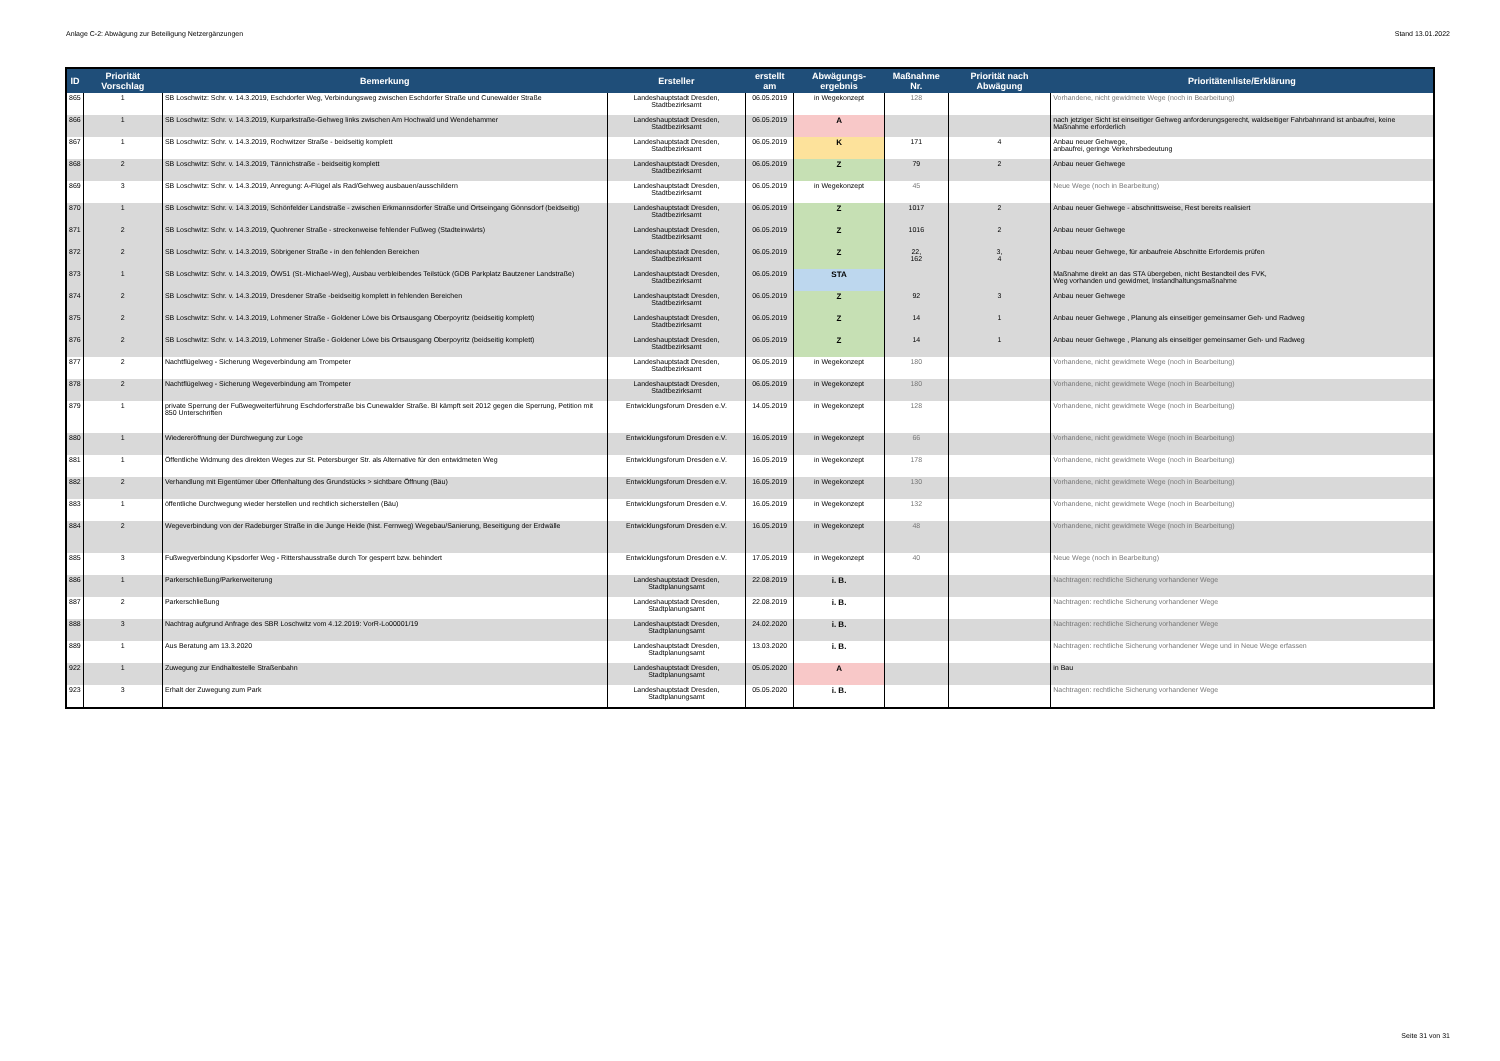Anlage C-2: Abwägung zur Beteiligung Netzergänzungen Stand 13.01.2022
| ID | Priorität Vorschlag | Bemerkung | Ersteller | erstellt am | Abwägungs-ergebnis | Maßnahme Nr. | Priorität nach Abwägung | Prioritätenliste/Erklärung |
| --- | --- | --- | --- | --- | --- | --- | --- | --- |
| 865 | 1 | SB Loschwitz: Schr. v. 14.3.2019, Eschdorfer Weg, Verbindungsweg zwischen Eschdorfer Straße und Cunewalder Straße | Landeshauptstadt Dresden, Stadtbezirksamt | 06.05.2019 | in Wegekonzept | 128 | | Vorhandene, nicht gewidmete Wege (noch in Bearbeitung) |
| 866 | 1 | SB Loschwitz: Schr. v. 14.3.2019, Kurparkstraße-Gehweg links zwischen Am Hochwald und Wendehammer | Landeshauptstadt Dresden, Stadtbezirksamt | 06.05.2019 | A | | | nach jetziger Sicht ist einseitiger Gehweg anforderungsgerecht, waldseitiger Fahrbahnrand ist anbaufrei, keine Maßnahme erforderlich |
| 867 | 1 | SB Loschwitz: Schr. v. 14.3.2019, Rochwitzer Straße - beidseitig komplett | Landeshauptstadt Dresden, Stadtbezirksamt | 06.05.2019 | K | 171 | 4 | Anbau neuer Gehwege, anbaufrei, geringe Verkehrsbedeutung |
| 868 | 2 | SB Loschwitz: Schr. v. 14.3.2019, Tännichstraße - beidseitig komplett | Landeshauptstadt Dresden, Stadtbezirksamt | 06.05.2019 | Z | 79 | 2 | Anbau neuer Gehwege |
| 869 | 3 | SB Loschwitz: Schr. v. 14.3.2019, Anregung: A-Flügel als Rad/Gehweg ausbauen/ausschildern | Landeshauptstadt Dresden, Stadtbezirksamt | 06.05.2019 | in Wegekonzept | 45 | | Neue Wege (noch in Bearbeitung) |
| 870 | 1 | SB Loschwitz: Schr. v. 14.3.2019, Schönfelder Landstraße - zwischen Erkmannsdorfer Straße und Ortseingang Gönnsdorf (beidseitig) | Landeshauptstadt Dresden, Stadtbezirksamt | 06.05.2019 | Z | 1017 | 2 | Anbau neuer Gehwege - abschnittsweise, Rest bereits realisiert |
| 871 | 2 | SB Loschwitz: Schr. v. 14.3.2019, Quohrener Straße - streckenweise fehlender Fußweg (Stadteinwärts) | Landeshauptstadt Dresden, Stadtbezirksamt | 06.05.2019 | Z | 1016 | 2 | Anbau neuer Gehwege |
| 872 | 2 | SB Loschwitz: Schr. v. 14.3.2019, Söbrigener Straße - in den fehlenden Bereichen | Landeshauptstadt Dresden, Stadtbezirksamt | 06.05.2019 | Z | 22, 162 | 3, 4 | Anbau neuer Gehwege, für anbaufreie Abschnitte Erfordernis prüfen |
| 873 | 1 | SB Loschwitz: Schr. v. 14.3.2019, ÖW51 (St.-Michael-Weg), Ausbau verbleibendes Teilstück (GDB Parkplatz Bautzener Landstraße) | Landeshauptstadt Dresden, Stadtbezirksamt | 06.05.2019 | STA | | | Maßnahme direkt an das STA übergeben, nicht Bestandteil des FVK, Weg vorhanden und gewidmet, Instandhaltungsmaßnahme |
| 874 | 2 | SB Loschwitz: Schr. v. 14.3.2019, Dresdener Straße -beidseitig komplett in fehlenden Bereichen | Landeshauptstadt Dresden, Stadtbezirksamt | 06.05.2019 | Z | 92 | 3 | Anbau neuer Gehwege |
| 875 | 2 | SB Loschwitz: Schr. v. 14.3.2019, Lohmener Straße - Goldener Löwe bis Ortsausgang Oberpoyritz (beidseitig komplett) | Landeshauptstadt Dresden, Stadtbezirksamt | 06.05.2019 | Z | 14 | 1 | Anbau neuer Gehwege , Planung als einseitiger gemeinsamer Geh- und Radweg |
| 876 | 2 | SB Loschwitz: Schr. v. 14.3.2019, Lohmener Straße - Goldener Löwe bis Ortsausgang Oberpoyritz (beidseitig komplett) | Landeshauptstadt Dresden, Stadtbezirksamt | 06.05.2019 | Z | 14 | 1 | Anbau neuer Gehwege , Planung als einseitiger gemeinsamer Geh- und Radweg |
| 877 | 2 | Nachtflügelweg - Sicherung Wegeverbindung am Trompeter | Landeshauptstadt Dresden, Stadtbezirksamt | 06.05.2019 | in Wegekonzept | 180 | | Vorhandene, nicht gewidmete Wege (noch in Bearbeitung) |
| 878 | 2 | Nachtflügelweg - Sicherung Wegeverbindung am Trompeter | Landeshauptstadt Dresden, Stadtbezirksamt | 06.05.2019 | in Wegekonzept | 180 | | Vorhandene, nicht gewidmete Wege (noch in Bearbeitung) |
| 879 | 1 | private Sperrung der Fußwegweiterführung Eschdorferstraße bis Cunewalder Straße. BI kämpft seit 2012 gegen die Sperrung, Petition mit 850 Unterschriften | Entwicklungsforum Dresden e.V. | 14.05.2019 | in Wegekonzept | 128 | | Vorhandene, nicht gewidmete Wege (noch in Bearbeitung) |
| 880 | 1 | Wiedereröffnung der Durchwegung zur Loge | Entwicklungsforum Dresden e.V. | 16.05.2019 | in Wegekonzept | 66 | | Vorhandene, nicht gewidmete Wege (noch in Bearbeitung) |
| 881 | 1 | Öffentliche Widmung des direkten Weges zur St. Petersburger Str. als Alternative für den entwidmeten Weg | Entwicklungsforum Dresden e.V. | 16.05.2019 | in Wegekonzept | 178 | | Vorhandene, nicht gewidmete Wege (noch in Bearbeitung) |
| 882 | 2 | Verhandlung mit Eigentümer über Offenhaltung des Grundstücks > sichtbare Öffnung (Bäu) | Entwicklungsforum Dresden e.V. | 16.05.2019 | in Wegekonzept | 130 | | Vorhandene, nicht gewidmete Wege (noch in Bearbeitung) |
| 883 | 1 | öffentliche Durchwegung wieder herstellen und rechtlich sicherstellen (Bäu) | Entwicklungsforum Dresden e.V. | 16.05.2019 | in Wegekonzept | 132 | | Vorhandene, nicht gewidmete Wege (noch in Bearbeitung) |
| 884 | 2 | Wegeverbindung von der Radeburger Straße in die Junge Heide (hist. Fernweg) Wegebau/Sanierung, Beseitigung der Erdwälle | Entwicklungsforum Dresden e.V. | 16.05.2019 | in Wegekonzept | 48 | | Vorhandene, nicht gewidmete Wege (noch in Bearbeitung) |
| 885 | 3 | Fußwegverbindung Kipsdorfer Weg - Rittershausstraße durch Tor gesperrt bzw. behindert | Entwicklungsforum Dresden e.V. | 17.05.2019 | in Wegekonzept | 40 | | Neue Wege (noch in Bearbeitung) |
| 886 | 1 | Parkerschließung/Parkerweiterung | Landeshauptstadt Dresden, Stadtplanungsamt | 22.08.2019 | i. B. | | | Nachtragen: rechtliche Sicherung vorhandener Wege |
| 887 | 2 | Parkerschließung | Landeshauptstadt Dresden, Stadtplanungsamt | 22.08.2019 | i. B. | | | Nachtragen: rechtliche Sicherung vorhandener Wege |
| 888 | 3 | Nachtrag aufgrund Anfrage des SBR Loschwitz vom 4.12.2019: VorR-Lo00001/19 | Landeshauptstadt Dresden, Stadtplanungsamt | 24.02.2020 | i. B. | | | Nachtragen: rechtliche Sicherung vorhandener Wege |
| 889 | 1 | Aus Beratung am 13.3.2020 | Landeshauptstadt Dresden, Stadtplanungsamt | 13.03.2020 | i. B. | | | Nachtragen: rechtliche Sicherung vorhandener Wege und in Neue Wege erfassen |
| 922 | 1 | Zuwegung zur Endhaltestelle Straßenbahn | Landeshauptstadt Dresden, Stadtplanungsamt | 05.05.2020 | A | | | in Bau |
| 923 | 3 | Erhalt der Zuwegung zum Park | Landeshauptstadt Dresden, Stadtplanungsamt | 05.05.2020 | i. B. | | | Nachtragen: rechtliche Sicherung vorhandener Wege |
Seite 31 von 31